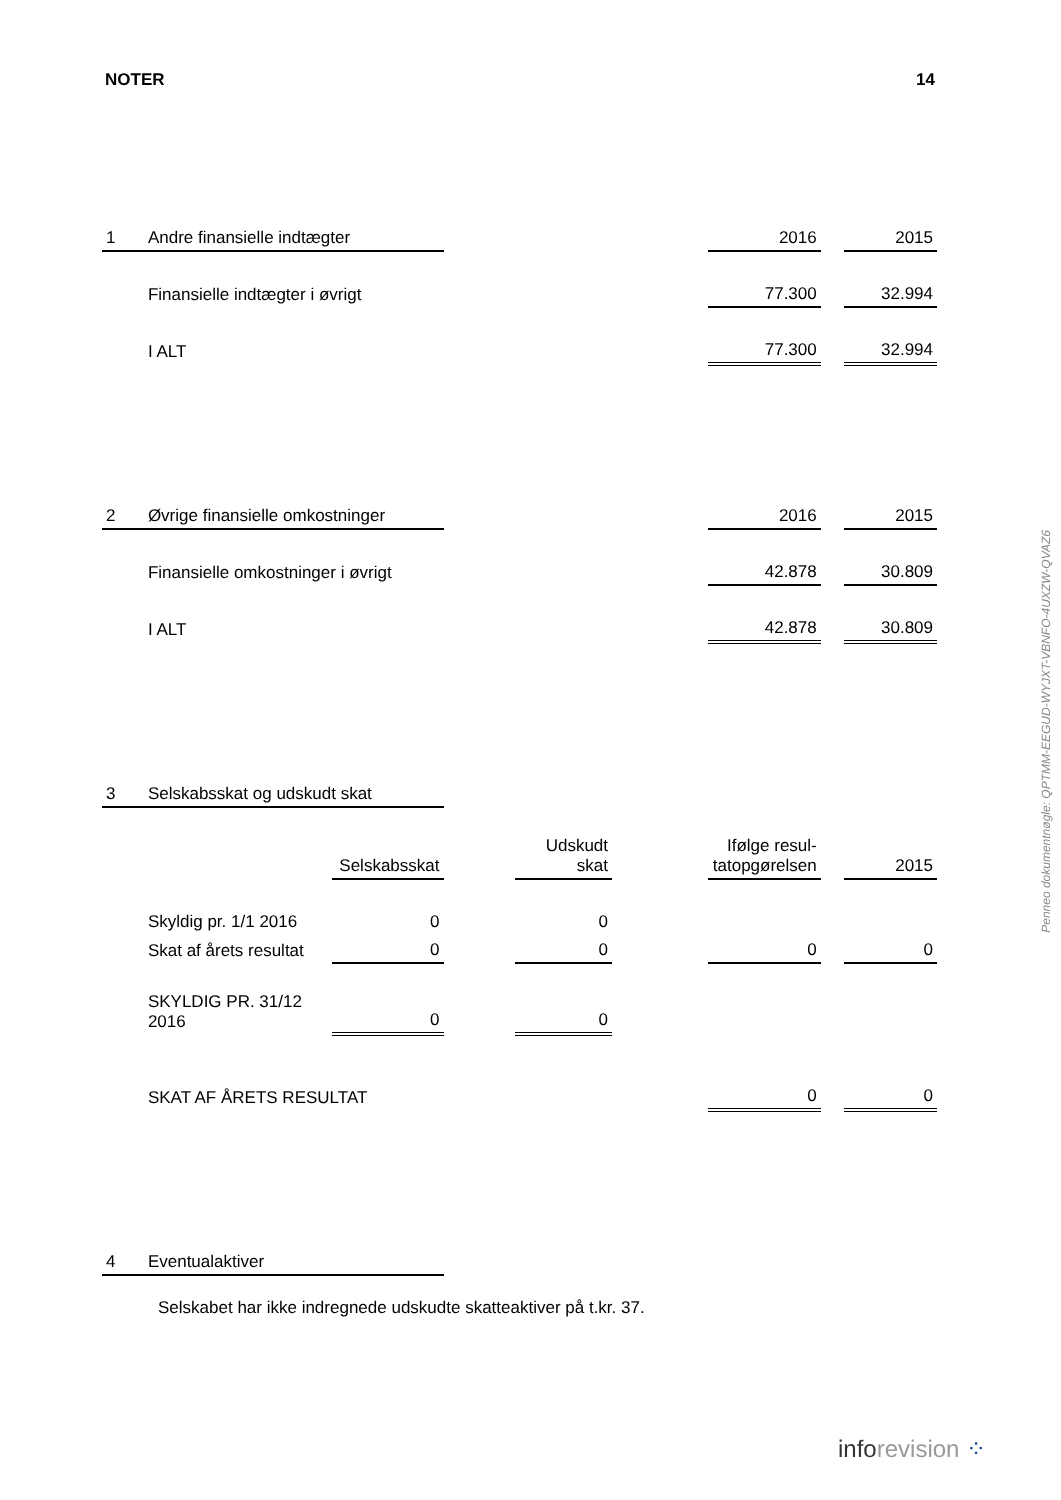NOTER 14
| 1 | Andre finansielle indtægter | | | | | | 2016 | | 2015 |
| | Finansielle indtægter i øvrigt | | | | | | 77.300 | | 32.994 |
| | I ALT | | | | | | 77.300 | | 32.994 |
| 2 | Øvrige finansielle omkostninger | | | | | | 2016 | | 2015 |
| | Finansielle omkostninger i øvrigt | | | | | | 42.878 | | 30.809 |
| | I ALT | | | | | | 42.878 | | 30.809 |
| 3 | Selskabsskat og udskudt skat | | | | | | | | |
| | | Selskabsskat | | Udskudt skat | | | Ifølge resul- tatopgørelsen | | 2015 |
| | Skyldig pr. 1/1 2016 | 0 | | 0 | | | | | |
| | Skat af årets resultat | 0 | | 0 | | | 0 | | 0 |
| | SKYLDIG PR. 31/12 2016 | 0 | | 0 | | | | | |
| | SKAT AF ÅRETS RESULTAT | | | | | | 0 | | 0 |
| 4 | Eventualaktiver | | | | | | | | |
Selskabet har ikke indregnede udskudte skatteaktiver på t.kr. 37.
Penneo dokumentnøgle: QPTMM-EEGUD-WYJXT-VBNFO-4UXZW-QVAZ6
inforevision ⁘